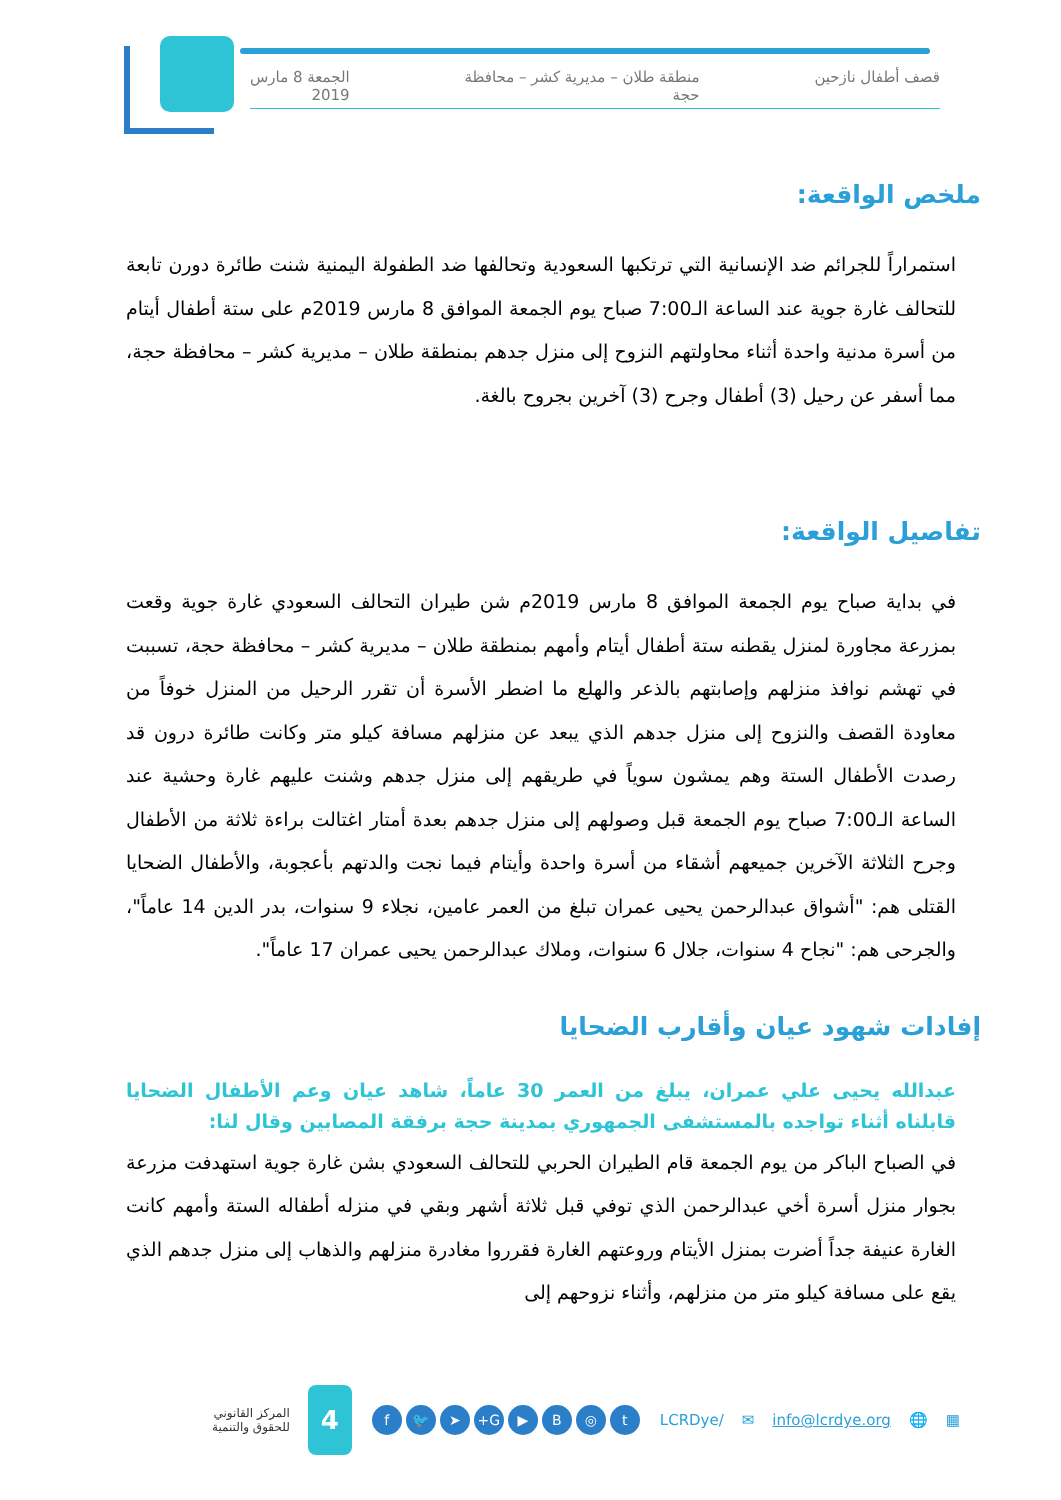قصف أطفال نازحين منطقة طلان – مديرية كشر – محافظة
حجة الجمعة 8 مارس
2019
ملخص الواقعة:
استمراراً للجرائم ضد الإنسانية التي ترتكبها السعودية وتحالفها ضد الطفولة اليمنية شنت طائرة دورن تابعة للتحالف غارة جوية عند الساعة الـ7:00 صباح يوم الجمعة الموافق 8 مارس 2019م على ستة أطفال أيتام من أسرة مدنية واحدة أثناء محاولتهم النزوح إلى منزل جدهم بمنطقة طلان – مديرية كشر – محافظة حجة، مما أسفر عن رحيل (3) أطفال وجرح (3) آخرين بجروح بالغة.
تفاصيل الواقعة:
في بداية صباح يوم الجمعة الموافق 8 مارس 2019م شن طيران التحالف السعودي غارة جوية وقعت بمزرعة مجاورة لمنزل يقطنه ستة أطفال أيتام وأمهم بمنطقة طلان – مديرية كشر – محافظة حجة، تسببت في تهشم نوافذ منزلهم وإصابتهم بالذعر والهلع ما اضطر الأسرة أن تقرر الرحيل من المنزل خوفاً من معاودة القصف والنزوح إلى منزل جدهم الذي يبعد عن منزلهم مسافة كيلو متر وكانت طائرة درون قد رصدت الأطفال الستة وهم يمشون سوياً في طريقهم إلى منزل جدهم وشنت عليهم غارة وحشية عند الساعة الـ7:00 صباح يوم الجمعة قبل وصولهم إلى منزل جدهم بعدة أمتار اغتالت براءة ثلاثة من الأطفال وجرح الثلاثة الآخرين جميعهم أشقاء من أسرة واحدة وأيتام فيما نجت والدتهم بأعجوبة، والأطفال الضحايا القتلى هم: "أشواق عبدالرحمن يحيى عمران تبلغ من العمر عامين، نجلاء 9 سنوات، بدر الدين 14 عاماً"، والجرحى هم: "نجاح 4 سنوات، جلال 6 سنوات، وملاك عبدالرحمن يحيى عمران 17 عاماً".
إفادات شهود عيان وأقارب الضحايا
عبدالله يحيى علي عمران، يبلغ من العمر 30 عاماً، شاهد عيان وعم الأطفال الضحايا قابلناه أثناء تواجده بالمستشفى الجمهوري بمدينة حجة برفقة المصابين وقال لنا:
في الصباح الباكر من يوم الجمعة قام الطيران الحربي للتحالف السعودي بشن غارة جوية استهدفت مزرعة بجوار منزل أسرة أخي عبدالرحمن الذي توفي قبل ثلاثة أشهر وبقي في منزله أطفاله الستة وأمهم كانت الغارة عنيفة جداً أضرت بمنزل الأيتام وروعتهم الغارة فقرروا مغادرة منزلهم والذهاب إلى منزل جدهم الذي يقع على مسافة كيلو متر من منزلهم، وأثناء نزوحهم إلى
▦ 🌐 info@lcrdye.org ✉ /LCRDye t ◎ B ▶ G+ ➤ 🐦 f
4
المركز القانوني
للحقوق والتنمية